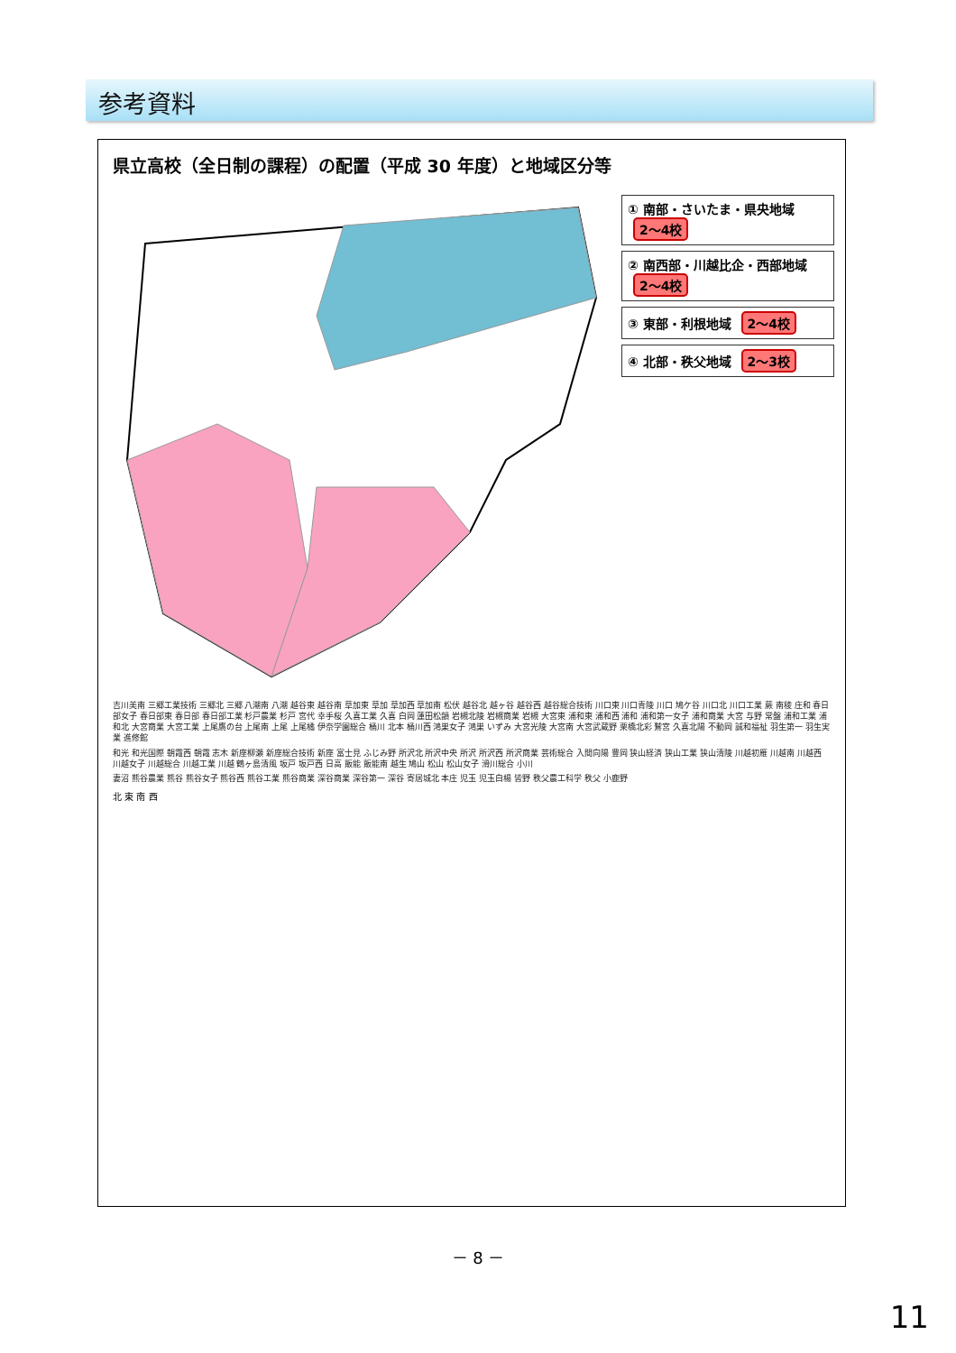参考資料
県立高校（全日制の課程）の配置（平成 30 年度）と地域区分等
① 南部・さいたま・県央地域 2～4校
② 南西部・川越比企・西部地域 2～4校
③ 東部・利根地域 2～4校
④ 北部・秩父地域 2～3校
吉川美南 三郷工業技術 三郷北 三郷 八潮南 八潮 越谷東 越谷南 草加東 草加 草加西 草加南 松伏 越谷北 越ヶ谷 越谷西 越谷総合技術 川口東 川口青陵 川口 鳩ケ谷 川口北 川口工業 蕨 南稜 庄和 春日部女子 春日部東 春日部 春日部工業 杉戸農業 杉戸 宮代 幸手桜 久喜工業 久喜 白岡 蓮田松韻 岩槻北陵 岩槻商業 岩槻 大宮東 浦和東 浦和西 浦和 浦和第一女子 浦和商業 大宮 与野 常盤 浦和工業 浦和北 大宮商業 大宮工業 上尾鷹の台 上尾南 上尾 上尾橘 伊奈学園総合 桶川 北本 桶川西 鴻巣女子 鴻巣 いずみ 大宮光陵 大宮南 大宮武蔵野 栗橋北彩 鷲宮 久喜北陽 不動岡 誠和福祉 羽生第一 羽生実業 進修館
和光 和光国際 朝霞西 朝霞 志木 新座柳瀬 新座総合技術 新座 富士見 ふじみ野 所沢北 所沢中央 所沢 所沢西 所沢商業 芸術総合 入間向陽 豊岡 狭山経済 狭山工業 狭山清陵 川越初雁 川越南 川越西 川越女子 川越総合 川越工業 川越 鶴ヶ島清風 坂戸 坂戸西 日高 飯能 飯能南 越生 鳩山 松山 松山女子 滑川総合 小川
妻沼 熊谷農業 熊谷 熊谷女子 熊谷西 熊谷工業 熊谷商業 深谷商業 深谷第一 深谷 寄居城北 本庄 児玉 児玉白楊 皆野 秩父農工科学 秩父 小鹿野
北 東 南 西
－ 8 －
11